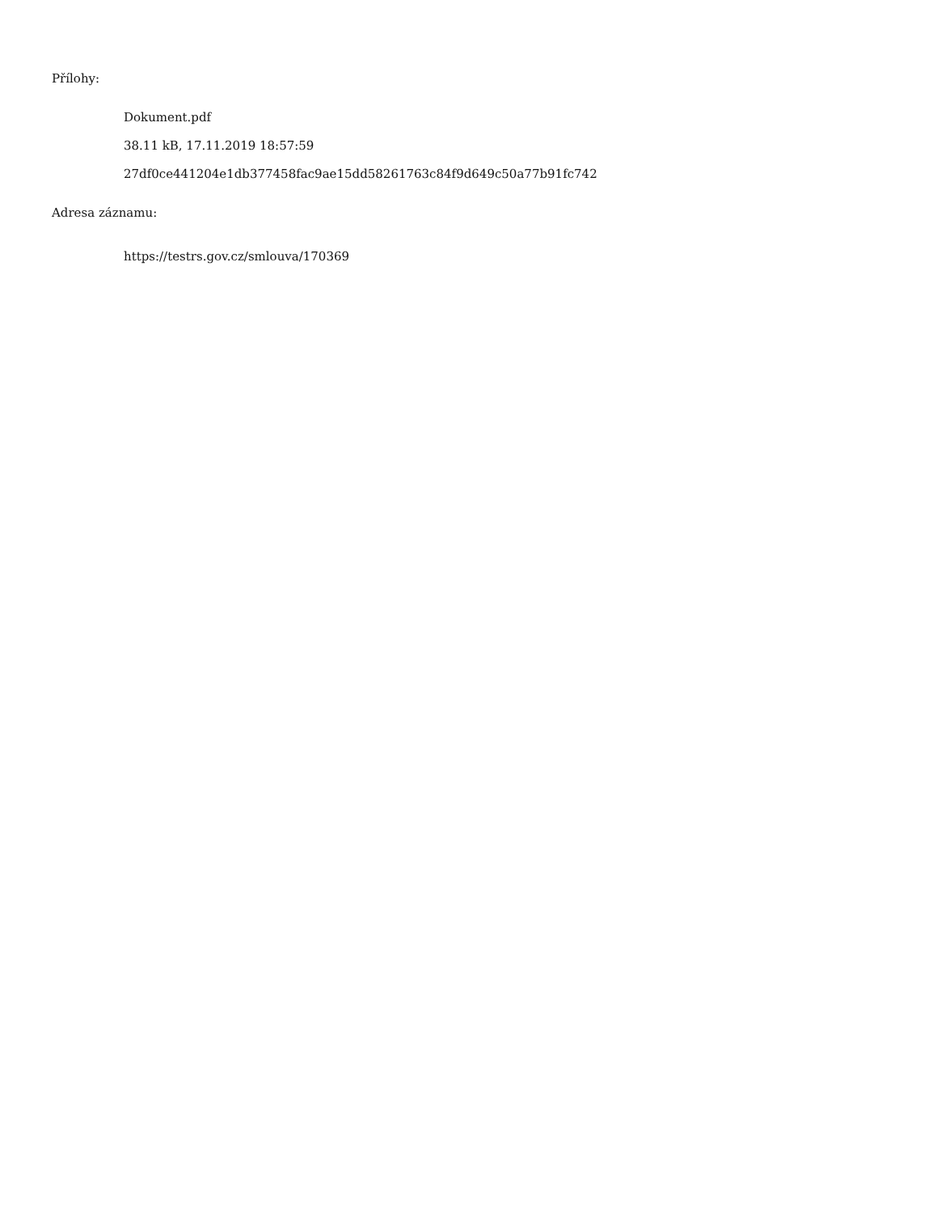Přílohy:
Dokument.pdf
38.11 kB, 17.11.2019 18:57:59
27df0ce441204e1db377458fac9ae15dd58261763c84f9d649c50a77b91fc742
Adresa záznamu:
https://testrs.gov.cz/smlouva/170369